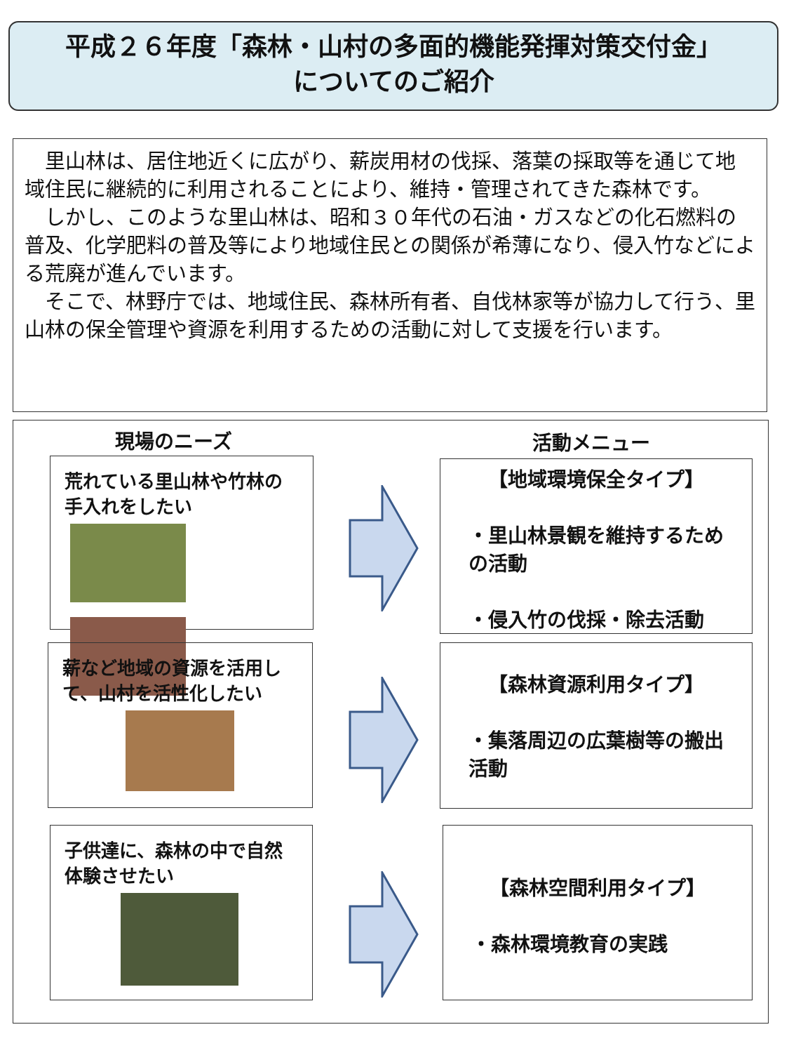平成２６年度「森林・山村の多面的機能発揮対策交付金」
についてのご紹介
里山林は、居住地近くに広がり、薪炭用材の伐採、落葉の採取等を通じて地域住民に継続的に利用されることにより、維持・管理されてきた森林です。
しかし、このような里山林は、昭和３０年代の石油・ガスなどの化石燃料の普及、化学肥料の普及等により地域住民との関係が希薄になり、侵入竹などによる荒廃が進んでいます。
そこで、林野庁では、地域住民、森林所有者、自伐林家等が協力して行う、里山林の保全管理や資源を利用するための活動に対して支援を行います。
現場のニーズ 活動メニュー
荒れている里山林や竹林の手入れをしたい
薪など地域の資源を活用して、山村を活性化したい
子供達に、森林の中で自然体験させたい
【地域環境保全タイプ】
・里山林景観を維持するための活動
・侵入竹の伐採・除去活動
【森林資源利用タイプ】
・集落周辺の広葉樹等の搬出活動
【森林空間利用タイプ】
・森林環境教育の実践